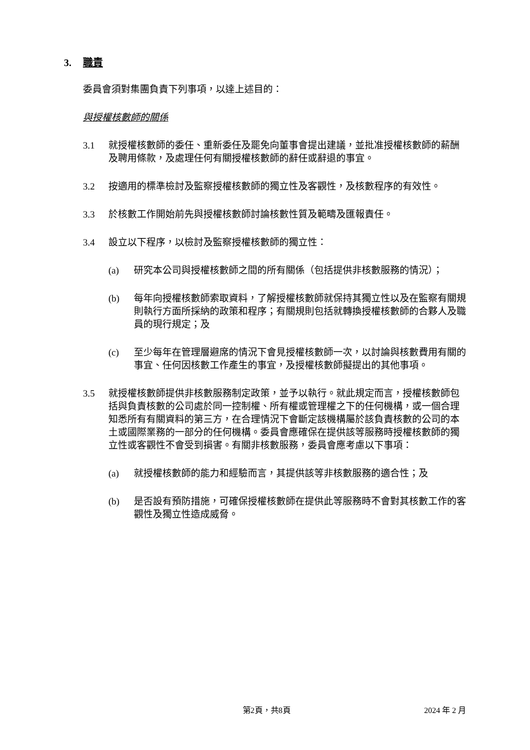3. 職責
委員會須對集團負責下列事項，以達上述目的：
與授權核數師的關係
3.1 就授權核數師的委任、重新委任及罷免向董事會提出建議，並批准授權核數師的薪酬及聘用條款，及處理任何有關授權核數師的辭任或辭退的事宜。
3.2 按適用的標準檢討及監察授權核數師的獨立性及客觀性，及核數程序的有效性。
3.3 於核數工作開始前先與授權核數師討論核數性質及範疇及匯報責任。
3.4 設立以下程序，以檢討及監察授權核數師的獨立性：
(a) 研究本公司與授權核數師之間的所有關係（包括提供非核數服務的情況）；
(b) 每年向授權核數師索取資料，了解授權核數師就保持其獨立性以及在監察有關規則執行方面所採納的政策和程序；有關規則包括就轉換授權核數師的合夥人及職員的現行規定；及
(c) 至少每年在管理層避席的情況下會見授權核數師一次，以討論與核數費用有關的事宜、任何因核數工作產生的事宜，及授權核數師擬提出的其他事項。
3.5 就授權核數師提供非核數服務制定政策，並予以執行。就此規定而言，授權核數師包括與負責核數的公司處於同一控制權、所有權或管理權之下的任何機構，或一個合理知悉所有有關資料的第三方，在合理情況下會斷定該機構屬於該負責核數的公司的本土或國際業務的一部分的任何機構。委員會應確保在提供該等服務時授權核數師的獨立性或客觀性不會受到損害。有關非核數服務，委員會應考慮以下事項：
(a) 就授權核數師的能力和經驗而言，其提供該等非核數服務的適合性；及
(b) 是否設有預防措施，可確保授權核數師在提供此等服務時不會對其核數工作的客觀性及獨立性造成威脅。
第2頁，共8頁 2024 年 2 月